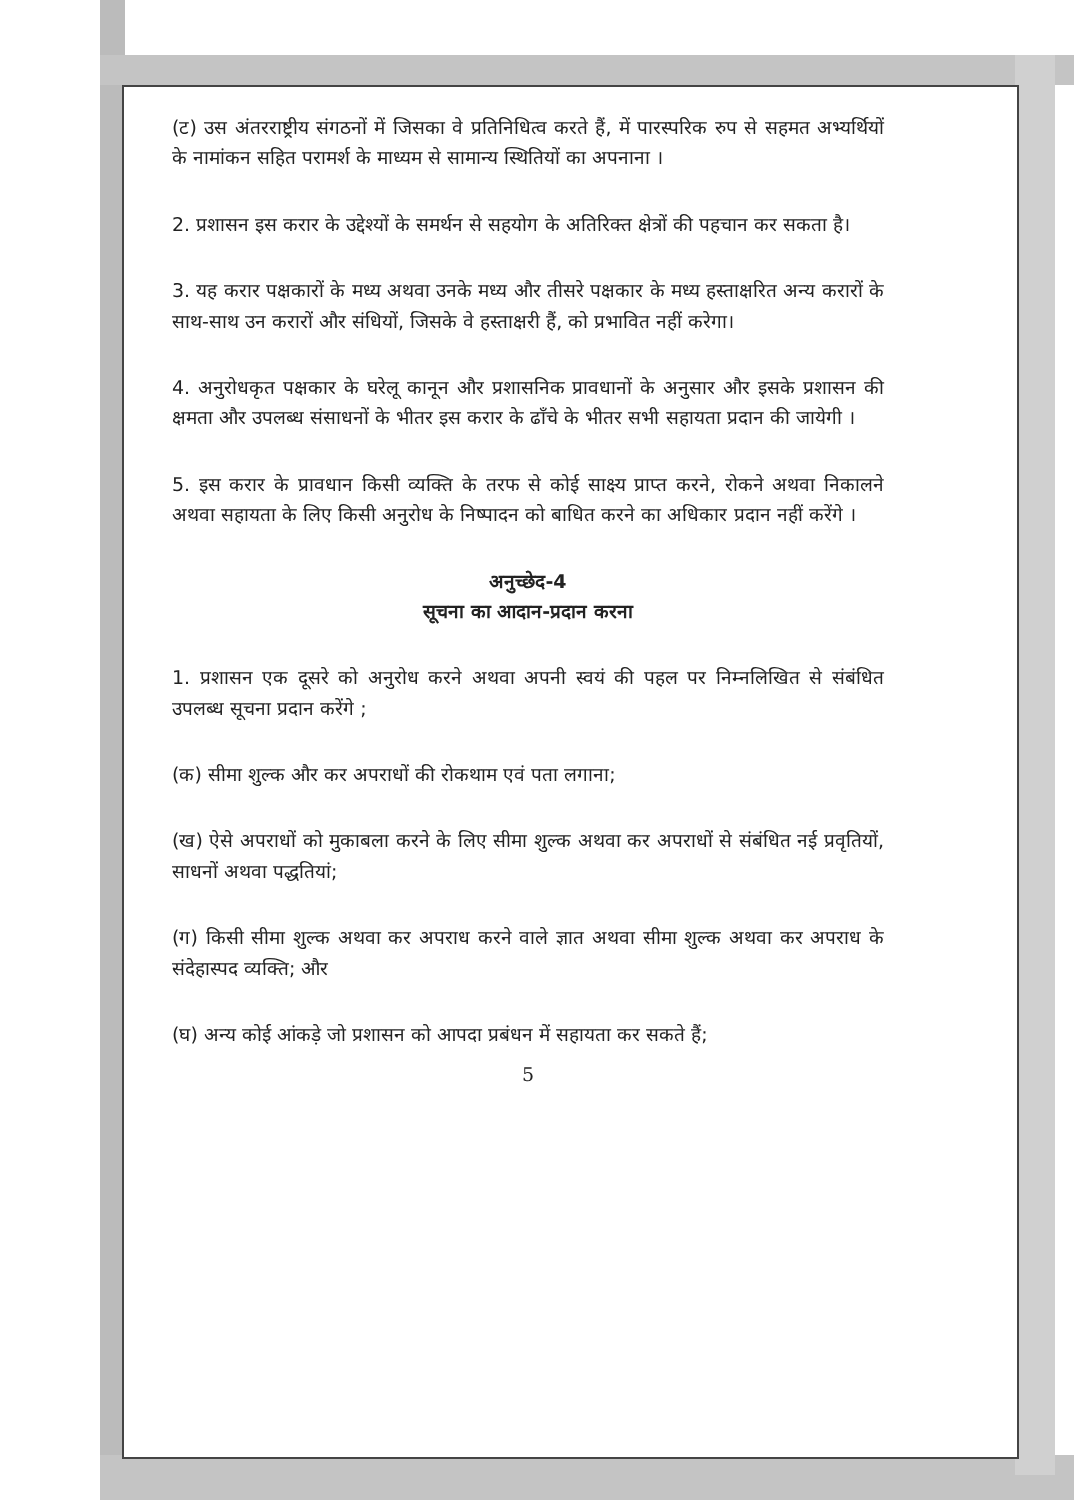(ट) उस अंतरराष्ट्रीय संगठनों में जिसका वे प्रतिनिधित्व करते हैं, में पारस्परिक रुप से सहमत अभ्यर्थियों के नामांकन सहित परामर्श के माध्यम से सामान्य स्थितियों का अपनाना ।
2. प्रशासन इस करार के उद्देश्यों के समर्थन से सहयोग के अतिरिक्त क्षेत्रों की पहचान कर सकता है।
3. यह करार पक्षकारों के मध्य अथवा उनके मध्य और तीसरे पक्षकार के मध्य हस्ताक्षरित अन्य करारों के साथ-साथ उन करारों और संधियों, जिसके वे हस्ताक्षरी हैं, को प्रभावित नहीं करेगा।
4. अनुरोधकृत पक्षकार के घरेलू कानून और प्रशासनिक प्रावधानों के अनुसार और इसके प्रशासन की क्षमता और उपलब्ध संसाधनों के भीतर इस करार के ढाँचे के भीतर सभी सहायता प्रदान की जायेगी ।
5. इस करार के प्रावधान किसी व्यक्ति के तरफ से कोई साक्ष्य प्राप्त करने, रोकने अथवा निकालने अथवा सहायता के लिए किसी अनुरोध के निष्पादन को बाधित करने का अधिकार प्रदान नहीं करेंगे ।
अनुच्छेद-4
सूचना का आदान-प्रदान करना
1. प्रशासन एक दूसरे को अनुरोध करने अथवा अपनी स्वयं की पहल पर निम्नलिखित से संबंधित उपलब्ध सूचना प्रदान करेंगे ;
(क) सीमा शुल्क और कर अपराधों की रोकथाम एवं पता लगाना;
(ख) ऐसे अपराधों को मुकाबला करने के लिए सीमा शुल्क अथवा कर अपराधों से संबंधित नई प्रवृतियों, साधनों अथवा पद्धतियां;
(ग) किसी सीमा शुल्क अथवा कर अपराध करने वाले ज्ञात अथवा सीमा शुल्क अथवा कर अपराध के संदेहास्पद व्यक्ति; और
(घ) अन्य कोई आंकड़े जो प्रशासन को आपदा प्रबंधन में सहायता कर सकते हैं;
5